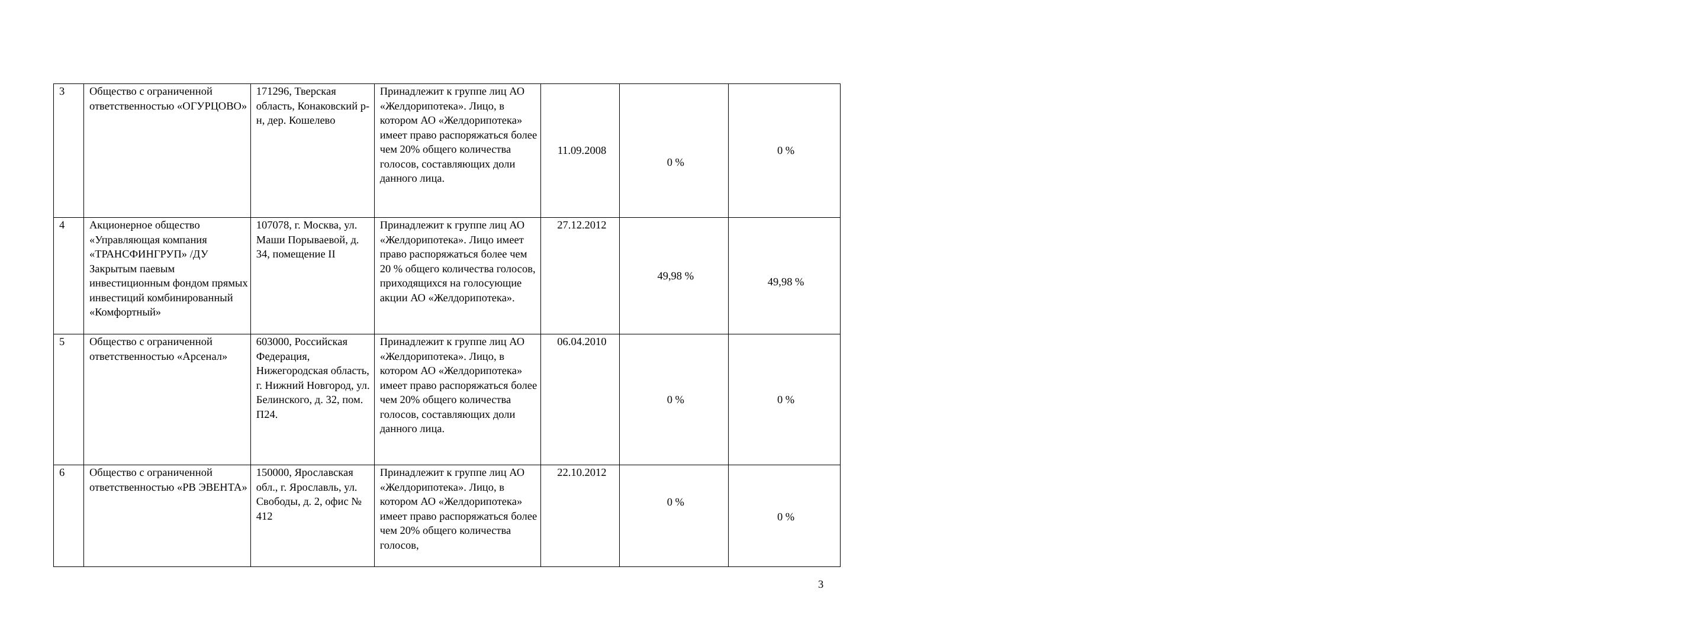| 3 | Общество с ограниченной ответственностью «ОГУРЦОВО» | 171296, Тверская область, Конаковский р-н, дер. Кошелево | Принадлежит к группе лиц АО «Желдорипотека». Лицо, в котором АО «Желдорипотека» имеет право распоряжаться более чем 20% общего количества голосов, составляющих доли данного лица. | 11.09.2008 | 0 % | 0 % |
| 4 | Акционерное общество «Управляющая компания «ТРАНСФИНГРУП» /ДУ Закрытым паевым инвестиционным фондом прямых инвестиций комбинированный «Комфортный» | 107078, г. Москва, ул. Маши Порываевой, д. 34, помещение II | Принадлежит к группе лиц АО «Желдорипотека». Лицо имеет право распоряжаться более чем 20 % общего количества голосов, приходящихся на голосующие акции АО «Желдорипотека». | 27.12.2012 | 49,98 % | 49,98 % |
| 5 | Общество с ограниченной ответственностью «Арсенал» | 603000, Российская Федерация, Нижегородская область, г. Нижний Новгород, ул. Белинского, д. 32, пом. П24. | Принадлежит к группе лиц АО «Желдорипотека». Лицо, в котором АО «Желдорипотека» имеет право распоряжаться более чем 20% общего количества голосов, составляющих доли данного лица. | 06.04.2010 | 0 % | 0 % |
| 6 | Общество с ограниченной ответственностью «РВ ЭВЕНТА» | 150000, Ярославская обл., г. Ярославль, ул. Свободы, д. 2, офис № 412 | Принадлежит к группе лиц АО «Желдорипотека». Лицо, в котором АО «Желдорипотека» имеет право распоряжаться более чем 20% общего количества голосов, | 22.10.2012 | 0 % | 0 % |
3